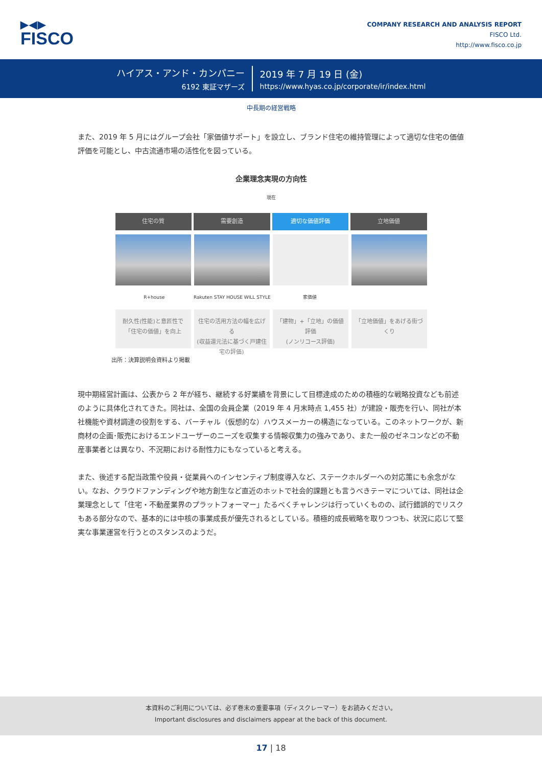▶◀▶
FISCO
COMPANY RESEARCH AND ANALYSIS REPORT
FISCO Ltd.
http://www.fisco.co.jp
ハイアス・アンド・カンパニー
6192 東証マザーズ
2019 年 7 月 19 日 (金)
https://www.hyas.co.jp/corporate/ir/index.html
中長期の経営戦略
また、2019 年 5 月にはグループ会社「家価値サポート」を設立し、ブランド住宅の維持管理によって適切な住宅の価値評価を可能とし、中古流通市場の活性化を図っている。
企業理念実現の方向性
現在
住宅の質 需要創造 適切な価値評価 立地価値
R+house Rakuten STAY HOUSE WILL STYLE 家価値
耐久性(性能)と意匠性で「住宅の価値」を向上
住宅の活用方法の幅を広げる
(収益還元法に基づく戸建住宅の評価)
「建物」+「立地」の価値評価
(ノンリコース評価)
「立地価値」をあげる街づくり
出所：決算説明会資料より掲載
現中期経営計画は、公表から 2 年が経ち、継続する好業績を背景にして目標達成のための積極的な戦略投資なども前述のように具体化されてきた。同社は、全国の会員企業（2019 年 4 月末時点 1,455 社）が建設・販売を行い、同社が本社機能や資材調達の役割をする、バーチャル（仮想的な）ハウスメーカーの構造になっている。このネットワークが、新商材の企画･販売におけるエンドユーザーのニーズを収集する情報収集力の強みであり、また一般のゼネコンなどの不動産事業者とは異なり、不況期における耐性力にもなっていると考える。
また、後述する配当政策や役員・従業員へのインセンティブ制度導入など、ステークホルダーへの対応策にも余念がない。なお、クラウドファンディングや地方創生など直近のホットで社会的課題とも言うべきテーマについては、同社は企業理念として「住宅・不動産業界のプラットフォーマー」たるべくチャレンジは行っていくものの、試行錯誤的でリスクもある部分なので、基本的には中核の事業成長が優先されるとしている。積極的成長戦略を取りつつも、状況に応じて堅実な事業運営を行うとのスタンスのようだ。
本資料のご利用については、必ず巻末の重要事項（ディスクレーマー）をお読みください。
Important disclosures and disclaimers appear at the back of this document.
17 | 18